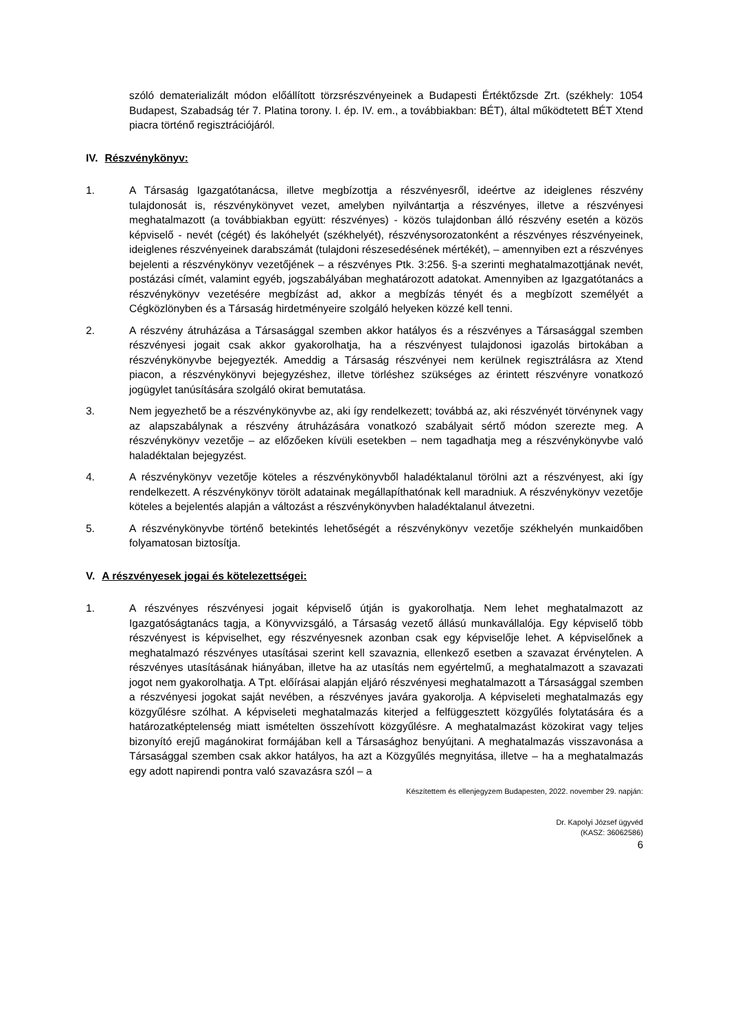szóló dematerializált módon előállított törzsrészvényeinek a Budapesti Értéktőzsde Zrt. (székhely: 1054 Budapest, Szabadság tér 7. Platina torony. I. ép. IV. em., a továbbiakban: BÉT), által működtetett BÉT Xtend piacra történő regisztrációjáról.
IV. Részvénykönyv:
1. A Társaság Igazgatótanácsa, illetve megbízottja a részvényesről, ideértve az ideiglenes részvény tulajdonosát is, részvénykönyvet vezet, amelyben nyilvántartja a részvényes, illetve a részvényesi meghatalmazott (a továbbiakban együtt: részvényes) - közös tulajdonban álló részvény esetén a közös képviselő - nevét (cégét) és lakóhelyét (székhelyét), részvénysorozatonként a részvényes részvényeinek, ideiglenes részvényeinek darabszámát (tulajdoni részesedésének mértékét), – amennyiben ezt a részvényes bejelenti a részvénykönyv vezetőjének – a részvényes Ptk. 3:256. §-a szerinti meghatalmazottjának nevét, postázási címét, valamint egyéb, jogszabályában meghatározott adatokat. Amennyiben az Igazgatótanács a részvénykönyv vezetésére megbízást ad, akkor a megbízás tényét és a megbízott személyét a Cégközlönyben és a Társaság hirdetményeire szolgáló helyeken közzé kell tenni.
2. A részvény átruházása a Társasággal szemben akkor hatályos és a részvényes a Társasággal szemben részvényesi jogait csak akkor gyakorolhatja, ha a részvényest tulajdonosi igazolás birtokában a részvénykönyvbe bejegyezték. Ameddig a Társaság részvényei nem kerülnek regisztrálásra az Xtend piacon, a részvénykönyvi bejegyzéshez, illetve törléshez szükséges az érintett részvényre vonatkozó jogügylet tanúsítására szolgáló okirat bemutatása.
3. Nem jegyezhető be a részvénykönyvbe az, aki így rendelkezett; továbbá az, aki részvényét törvénynek vagy az alapszabálynak a részvény átruházására vonatkozó szabályait sértő módon szerezte meg. A részvénykönyv vezetője – az előzőeken kívüli esetekben – nem tagadhatja meg a részvénykönyvbe való haladéktalan bejegyzést.
4. A részvénykönyv vezetője köteles a részvénykönyvből haladéktalanul törölni azt a részvényest, aki így rendelkezett. A részvénykönyv törölt adatainak megállapíthatónak kell maradniuk. A részvénykönyv vezetője köteles a bejelentés alapján a változást a részvénykönyvben haladéktalanul átvezetni.
5. A részvénykönyvbe történő betekintés lehetőségét a részvénykönyv vezetője székhelyén munkaidőben folyamatosan biztosítja.
V. A részvényesek jogai és kötelezettségei:
1. A részvényes részvényesi jogait képviselő útján is gyakorolhatja. Nem lehet meghatalmazott az Igazgatóságtanács tagja, a Könyvvizsgáló, a Társaság vezető állású munkavállalója. Egy képviselő több részvényest is képviselhet, egy részvényesnek azonban csak egy képviselője lehet. A képviselőnek a meghatalmazó részvényes utasításai szerint kell szavaznia, ellenkező esetben a szavazat érvénytelen. A részvényes utasításának hiányában, illetve ha az utasítás nem egyértelmű, a meghatalmazott a szavazati jogot nem gyakorolhatja. A Tpt. előírásai alapján eljáró részvényesi meghatalmazott a Társasággal szemben a részvényesi jogokat saját nevében, a részvényes javára gyakorolja. A képviseleti meghatalmazás egy közgyűlésre szólhat. A képviseleti meghatalmazás kiterjed a felfüggesztett közgyűlés folytatására és a határozatképtelenség miatt ismételten összehívott közgyűlésre. A meghatalmazást közokirat vagy teljes bizonyító erejű magánokirat formájában kell a Társasághoz benyújtani. A meghatalmazás visszavonása a Társasággal szemben csak akkor hatályos, ha azt a Közgyűlés megnyitása, illetve – ha a meghatalmazás egy adott napirendi pontra való szavazásra szól – a
Készítettem és ellenjegyzem Budapesten, 2022. november 29. napján:
Dr. Kapolyi József ügyvéd
(KASZ: 36062586)
6